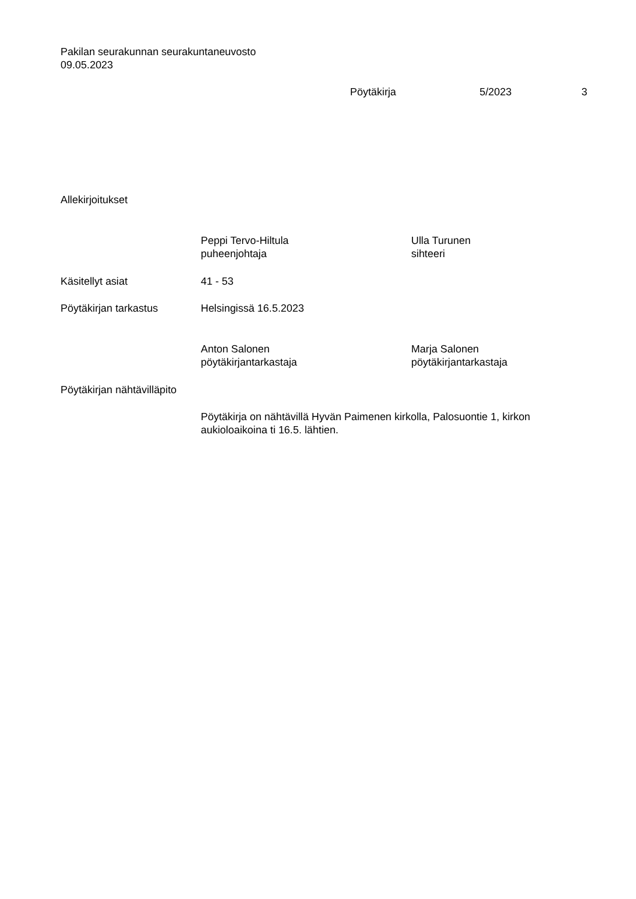Pakilan seurakunnan seurakuntaneuvosto
09.05.2023
Pöytäkirja 5/2023 3
Allekirjoitukset
Peppi Tervo-Hiltula
puheenjohtaja
Ulla Turunen
sihteeri
Käsitellyt asiat 41 - 53
Pöytäkirjan tarkastus Helsingissä 16.5.2023
Anton Salonen
pöytäkirjantarkastaja
Marja Salonen
pöytäkirjantarkastaja
Pöytäkirjan nähtävilläpito
Pöytäkirja on nähtävillä Hyvän Paimenen kirkolla, Palosuontie 1, kirkon aukioloaikoina ti 16.5. lähtien.